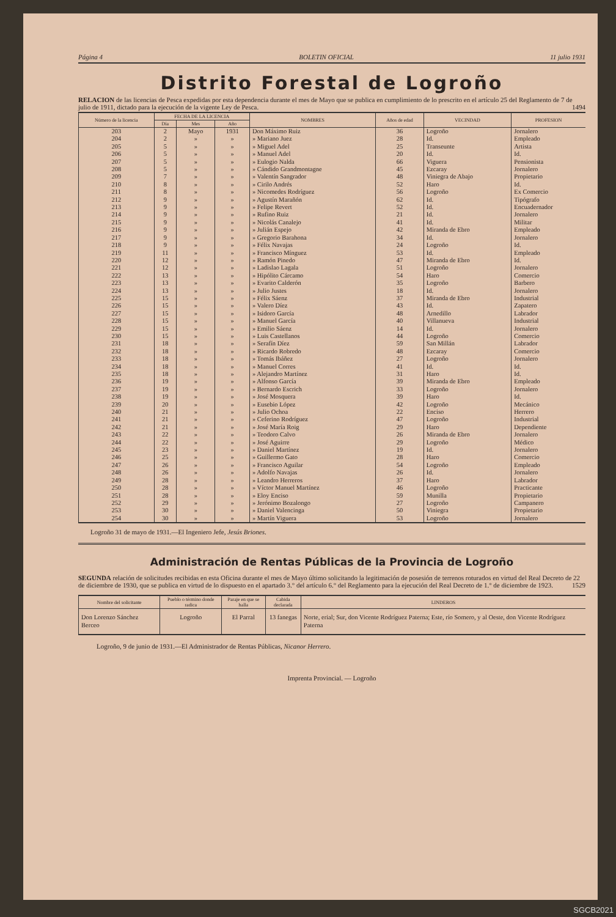Página 4 BOLETIN OFICIAL 11 julio 1931
Distrito Forestal de Logroño
RELACION de las licencias de Pesca expedidas por esta dependencia durante el mes de Mayo que se publica en cumplimiento de lo prescrito en el artículo 25 del Reglamento de 7 de julio de 1911, dictado para la ejecución de la vigente Ley de Pesca. 1494
| Número de la licencia | FECHA DE LA LICENCIA | | | NOMBRES | Años de edad | VECINDAD | PROFESION |
| --- | --- | --- | --- | --- | --- | --- | --- |
| | Día | Mes | Año | | | | |
| 203 204 205 206 207 208 209 210 211 212 213 214 215 216 217 218 219 220 221 222 223 224 225 226 227 228 229 230 231 232 233 234 235 236 237 238 239 240 241 242 243 244 245 246 247 248 249 250 251 252 253 254 | 2 2 5 5 5 5 7 8 8 9 9 9 9 9 9 9 11 12 12 13 13 13 15 15 15 15 15 15 18 18 18 18 18 19 19 19 20 21 21 21 22 22 23 25 26 26 28 28 28 29 30 30 | Mayo » » » » » » » » » » » » » » » » » » » » » » » » » » » » » » » » » » » » » » » » » » » » » » » » » » » | 1931 » » » » » » » » » » » » » » » » » » » » » » » » » » » » » » » » » » » » » » » » » » » » » » » » » » » | Don Máximo Ruiz » Mariano Juez » Miguel Adel » Manuel Adel » Eulogio Nalda » Cándido Grandmontagne » Valentín Sangrador » Cirilo Andrés » Nicomedes Rodríguez » Agustín Marañón » Felipe Revert » Rufino Ruiz » Nicolás Canalejo » Julián Espejo » Gregorio Barahona » Félix Navajas » Francisco Mínguez » Ramón Pinedo » Ladislao Lagala » Hipólito Cárcamo » Evarito Calderón » Julio Justes » Félix Sáenz » Valero Díez » Isidoro García » Manuel García » Emilio Sáenz » Luis Castellanos » Serafín Díez » Ricardo Robredo » Tomás Ibáñez » Manuel Corres » Alejandro Martínez » Alfonso García » Bernardo Escrich » José Mosquera » Eusebio López » Julio Ochoa » Ceferino Rodríguez » José María Roig » Teodoro Calvo » José Aguirre » Daniel Martínez » Guillermo Gato » Francisco Aguilar » Adolfo Navajas » Leandro Herreros » Víctor Manuel Martínez » Eloy Enciso » Jerónimo Bozalongo » Daniel Valencinga » Martín Viguera | 36 28 25 20 66 45 48 52 56 62 52 21 41 42 34 24 53 47 51 54 35 18 37 43 48 40 14 44 59 48 27 41 31 39 33 39 42 22 47 29 26 29 19 28 54 26 37 46 59 27 50 53 | Logroño Id. Transeunte Id. Viguera Ezcaray Viniegra de Abajo Haro Logroño Id. Id. Id. Id. Miranda de Ebro Id. Logroño Id. Miranda de Ebro Logroño Haro Logroño Id. Miranda de Ebro Id. Arnedillo Villanueva Id. Logroño San Millán Ezcaray Logroño Id. Haro Miranda de Ebro Logroño Haro Logroño Enciso Logroño Haro Miranda de Ebro Logroño Id. Haro Logroño Id. Haro Logroño Munilla Logroño Viniegra Logroño | Jornalero Empleado Artista Id. Pensionista Jornalero Propietario Id. Ex Comercio Tipógrafo Encuadernador Jornalero Militar Empleado Jornalero Id. Empleado Id. Jornalero Comercio Barbero Jornalero Industrial Zapatero Labrador Industrial Jornalero Comercio Labrador Comercio Jornalero Id. Id. Empleado Jornalero Id. Mecánico Herrero Industrial Dependiente Jornalero Médico Jornalero Comercio Empleado Jornalero Labrador Practicante Propietario Campanero Propietario Jornalero |
Logroño 31 de mayo de 1931.—El Ingeniero Jefe, Jesús Briones.
Administración de Rentas Públicas de la Provincia de Logroño
SEGUNDA relación de solicitudes recibidas en esta Oficina durante el mes de Mayo último solicitando la legitimación de posesión de terrenos roturados en virtud del Real Decreto de 22 de diciembre de 1930, que se publica en virtud de lo dispuesto en el apartado 3.° del artículo 6.° del Reglamento para la ejecución del Real Decreto de 1.° de diciembre de 1923. 1529
| Nombre del solicitante | Pueblo o término donde radica | Paraje en que se halla | Cabida declarada | LINDEROS |
| --- | --- | --- | --- | --- |
| Don Lorenzo Sánchez Berceo | Logroño | El Parral | 13 fanegas | Norte, erial; Sur, don Vicente Rodríguez Paterna; Este, río Somero, y al Oeste, don Vicente Rodríguez Paterna |
Logroño, 9 de junio de 1931.—El Administrador de Rentas Públicas, Nicanor Herrero.
Imprenta Provincial. — Logroño
SGCB2021